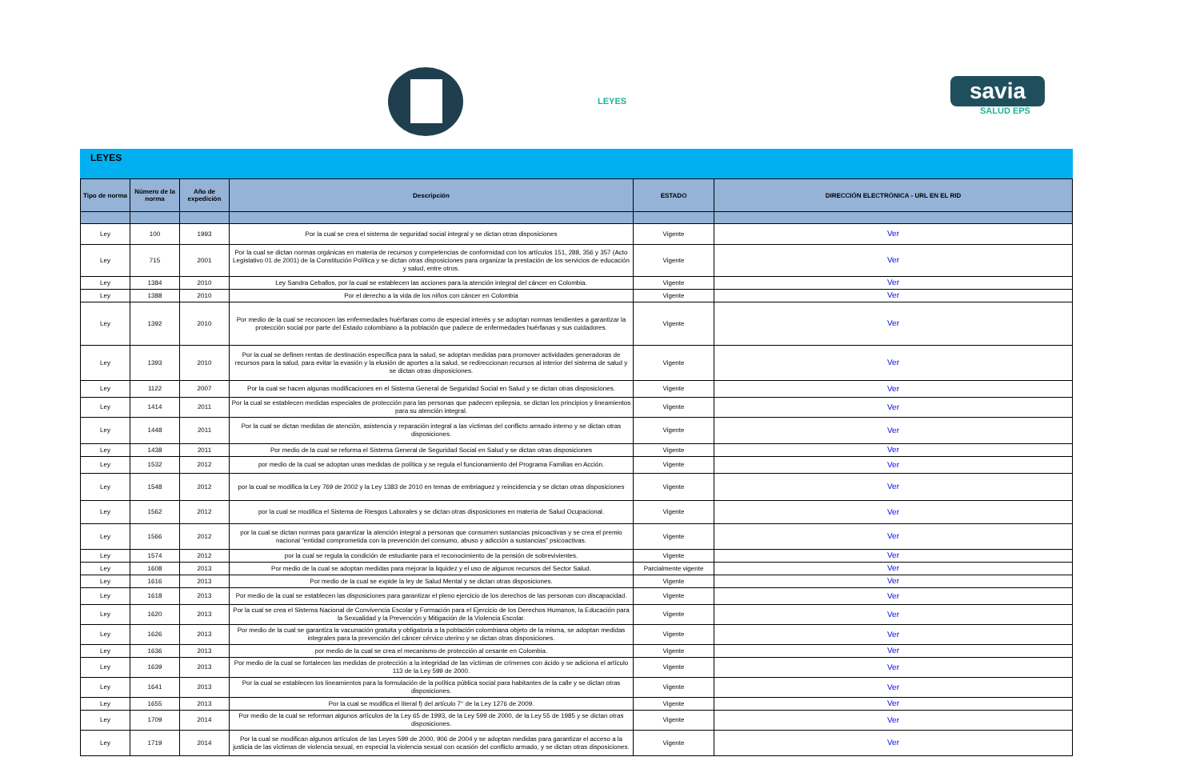LEYES savia
SALUD EPS
LEYES
| Tipo de norma | Número de la norma | Año de expedición | Descripción | ESTADO | DIRECCIÓN ELECTRÓNICA - URL EN EL RID |
| --- | --- | --- | --- | --- | --- |
| Ley | 100 | 1993 | Por la cual se crea el sistema de seguridad social integral y se dictan otras disposiciones | Vigente | Ver |
| Ley | 715 | 2001 | Por la cual se dictan normas orgánicas en materia de recursos y competencias de conformidad con los artículos 151, 288, 356 y 357 (Acto Legislativo 01 de 2001) de la Constitución Política y se dictan otras disposiciones para organizar la prestación de los servicios de educación y salud, entre otros. | Vigente | Ver |
| Ley | 1384 | 2010 | Ley Sandra Ceballos, por la cual se establecen las acciones para la atención integral del cáncer en Colombia. | Vigente | Ver |
| Ley | 1388 | 2010 | Por el derecho a la vida de los niños con cáncer en Colombia | Vigente | Ver |
| Ley | 1392 | 2010 | Por medio de la cual se reconocen las enfermedades huérfanas como de especial interés y se adoptan normas tendientes a garantizar la protección social por parte del Estado colombiano a la población que padece de enfermedades huérfanas y sus cuidadores. | Vigente | Ver |
| Ley | 1393 | 2010 | Por la cual se definen rentas de destinación específica para la salud, se adoptan medidas para promover actividades generadoras de recursos para la salud, para evitar la evasión y la elusión de aportes a la salud, se redireccionan recursos al interior del sistema de salud y se dictan otras disposiciones. | Vigente | Ver |
| Ley | 1122 | 2007 | Por la cual se hacen algunas modificaciones en el Sistema General de Seguridad Social en Salud y se dictan otras disposiciones. | Vigente | Ver |
| Ley | 1414 | 2011 | Por la cual se establecen medidas especiales de protección para las personas que padecen epilepsia, se dictan los principios y lineamientos para su atención integral. | Vigente | Ver |
| Ley | 1448 | 2011 | Por la cual se dictan medidas de atención, asistencia y reparación integral a las víctimas del conflicto armado interno y se dictan otras disposiciones. | Vigente | Ver |
| Ley | 1438 | 2011 | Por medio de la cual se reforma el Sistema General de Seguridad Social en Salud y se dictan otras disposiciones | Vigente | Ver |
| Ley | 1532 | 2012 | por medio de la cual se adoptan unas medidas de política y se regula el funcionamiento del Programa Familias en Acción. | Vigente | Ver |
| Ley | 1548 | 2012 | por la cual se modifica la Ley 769 de 2002 y la Ley 1383 de 2010 en temas de embriaguez y reincidencia y se dictan otras disposiciones | Vigente | Ver |
| Ley | 1562 | 2012 | por la cual se modifica el Sistema de Riesgos Laborales y se dictan otras disposiciones en materia de Salud Ocupacional. | Vigente | Ver |
| Ley | 1566 | 2012 | por la cual se dictan normas para garantizar la atención integral a personas que consumen sustancias psicoactivas y se crea el premio nacional “entidad comprometida con la prevención del consumo, abuso y adicción a sustancias” psicoactivas. | Vigente | Ver |
| Ley | 1574 | 2012 | por la cual se regula la condición de estudiante para el reconocimiento de la pensión de sobrevivientes. | Vigente | Ver |
| Ley | 1608 | 2013 | Por medio de la cual se adoptan medidas para mejorar la liquidez y el uso de algunos recursos del Sector Salud. | Parcialmente vigente | Ver |
| Ley | 1616 | 2013 | Por medio de la cual se expide la ley de Salud Mental y se dictan otras disposiciones. | Vigente | Ver |
| Ley | 1618 | 2013 | Por medio de la cual se establecen las disposiciones para garantizar el pleno ejercicio de los derechos de las personas con discapacidad. | Vigente | Ver |
| Ley | 1620 | 2013 | Por la cual se crea el Sistema Nacional de Convivencia Escolar y Formación para el Ejercicio de los Derechos Humanos, la Educación para la Sexualidad y la Prevención y Mitigación de la Violencia Escolar. | Vigente | Ver |
| Ley | 1626 | 2013 | Por medio de la cual se garantiza la vacunación gratuita y obligatoria a la población colombiana objeto de la misma, se adoptan medidas integrales para la prevención del cáncer cérvico uterino y se dictan otras disposiciones. | Vigente | Ver |
| Ley | 1636 | 2013 | por medio de la cual se crea el mecanismo de protección al cesante en Colombia. | Vigente | Ver |
| Ley | 1639 | 2013 | Por medio de la cual se fortalecen las medidas de protección a la integridad de las víctimas de crímenes con ácido y se adiciona el artículo 113 de la Ley 599 de 2000. | Vigente | Ver |
| Ley | 1641 | 2013 | Por la cual se establecen los lineamientos para la formulación de la política pública social para habitantes de la calle y se dictan otras disposiciones. | Vigente | Ver |
| Ley | 1655 | 2013 | Por la cual se modifica el literal f) del artículo 7° de la Ley 1276 de 2009. | Vigente | Ver |
| Ley | 1709 | 2014 | Por medio de la cual se reforman algunos artículos de la Ley 65 de 1993, de la Ley 599 de 2000, de la Ley 55 de 1985 y se dictan otras disposiciones. | Vigente | Ver |
| Ley | 1719 | 2014 | Por la cual se modifican algunos artículos de las Leyes 599 de 2000, 906 de 2004 y se adoptan medidas para garantizar el acceso a la justicia de las víctimas de violencia sexual, en especial la violencia sexual con ocasión del conflicto armado, y se dictan otras disposiciones. | Vigente | Ver |